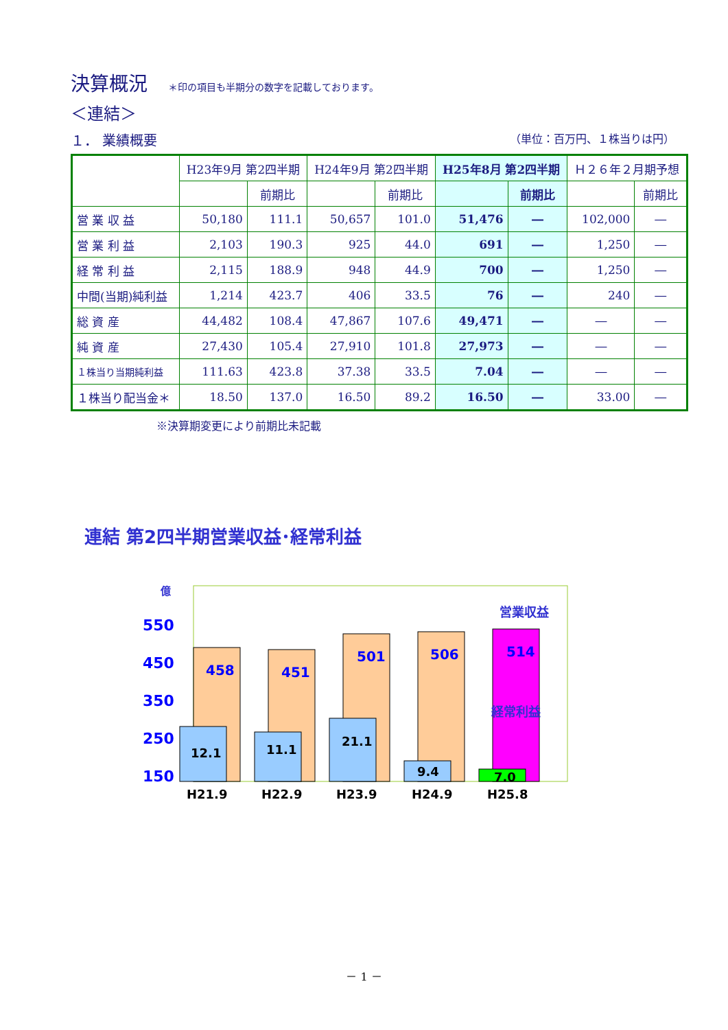決算概況
＊印の項目も半期分の数字を記載しております。
＜連結＞
１． 業績概要 （単位：百万円、１株当りは円）
| | H23年9月 第2四半期 | | H24年9月 第2四半期 | | H25年8月 第2四半期 | | Ｈ２６年２月期予想 | |
| --- | --- | --- | --- | --- | --- | --- | --- | --- |
| | | 前期比 | | 前期比 | | 前期比 | | 前期比 |
| 営 業 収 益 | 50,180 | 111.1 | 50,657 | 101.0 | 51,476 | ― | 102,000 | ― |
| 営 業 利 益 | 2,103 | 190.3 | 925 | 44.0 | 691 | ― | 1,250 | ― |
| 経 常 利 益 | 2,115 | 188.9 | 948 | 44.9 | 700 | ― | 1,250 | ― |
| 中間(当期)純利益 | 1,214 | 423.7 | 406 | 33.5 | 76 | ― | 240 | ― |
| 総 資 産 | 44,482 | 108.4 | 47,867 | 107.6 | 49,471 | ― | ― | ― |
| 純 資 産 | 27,430 | 105.4 | 27,910 | 101.8 | 27,973 | ― | ― | ― |
| １株当り当期純利益 | 111.63 | 423.8 | 37.38 | 33.5 | 7.04 | ― | ― | ― |
| １株当り配当金＊ | 18.50 | 137.0 | 16.50 | 89.2 | 16.50 | ― | 33.00 | ― |
※決算期変更により前期比未記載
連結 第2四半期営業収益･経常利益
億
550
450
350
250
150
営業収益
458
451
501
506
514
経常利益
12.1
11.1
21.1
9.4
7.0
H21.9
H22.9
H23.9
H24.9
H25.8
－ 1 －